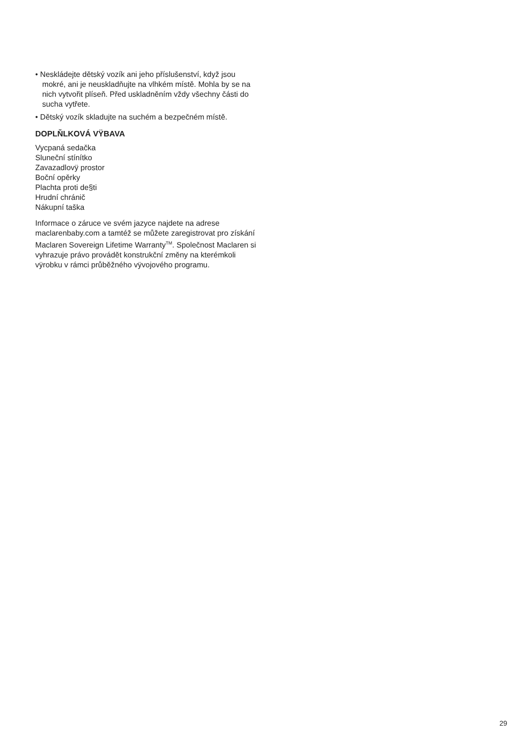• Neskládejte dětský vozík ani jeho příslušenství, když jsou mokré, ani je neuskladňujte na vlhkém místě. Mohla by se na nich vytvořit plíseň. Před uskladněním vždy všechny části do sucha vytřete.
• Dětský vozík skladujte na suchém a bezpečném místě.
DOPLŇLKOVÁ VŸBAVA
Vycpaná sedačka
Sluneční stínítko
Zavazadlovÿ prostor
Boční opěrky
Plachta proti de§ti
Hrudní chránič
Nákupní taška
Informace o záruce ve svém jazyce najdete na adrese maclarenbaby.com a tamtéž se můžete zaregistrovat pro získání Maclaren Sovereign Lifetime Warranty<sup>TM</sup>. Společnost Maclaren si vyhrazuje právo provádět konstrukční změny na kterémkoli vÿrobku v rámci průběžného vÿvojového programu.
29